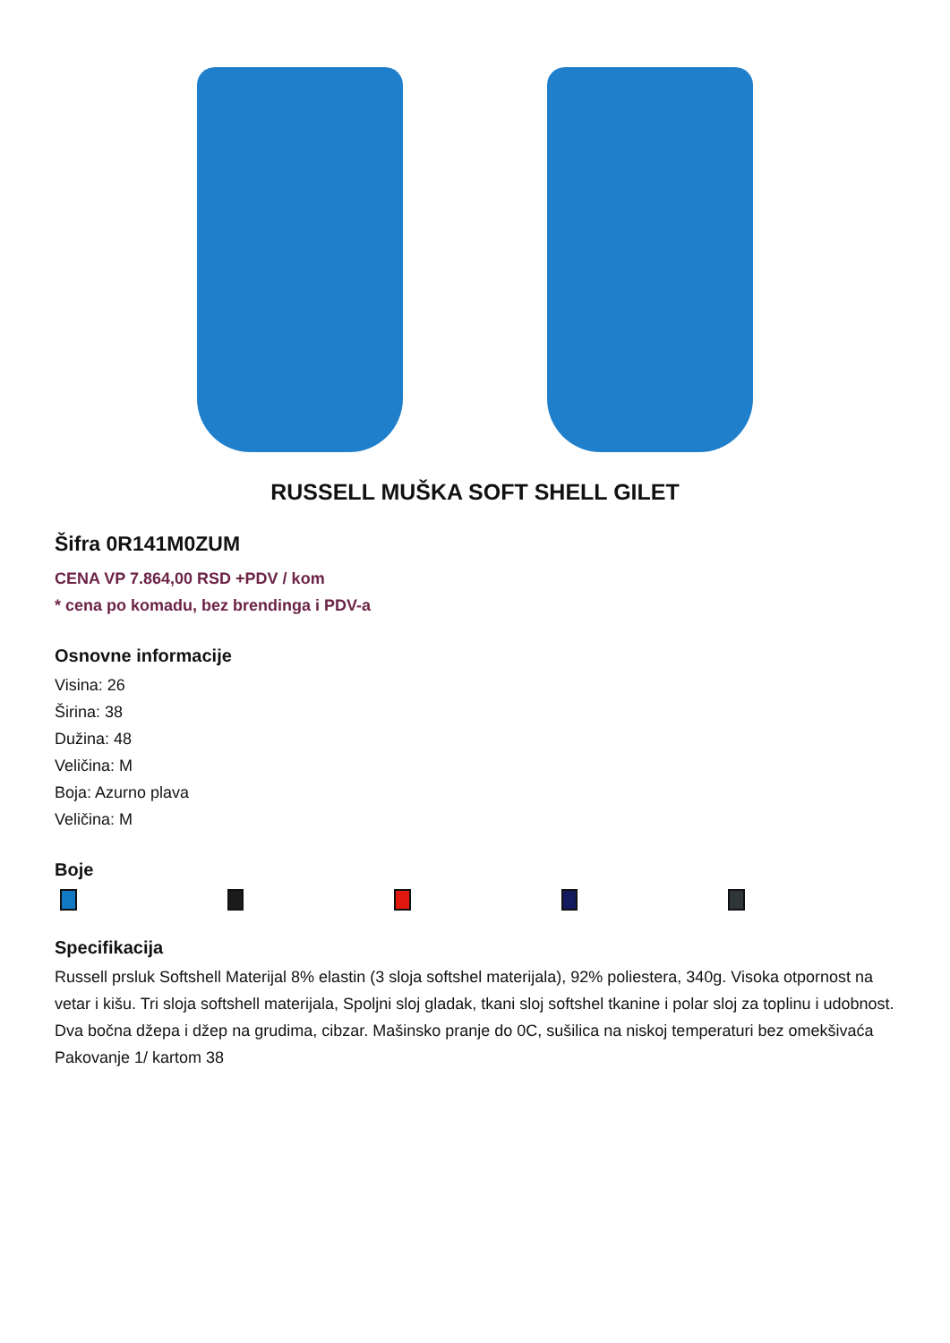RUSSELL MUŠKA SOFT SHELL GILET
Šifra 0R141M0ZUM
CENA VP 7.864,00 RSD +PDV / kom
* cena po komadu, bez brendinga i PDV-a
Osnovne informacije
Visina: 26
Širina: 38
Dužina: 48
Veličina: M
Boja: Azurno plava
Veličina: M
Boje
Specifikacija
Russell prsluk Softshell Materijal 8% elastin (3 sloja softshel materijala), 92% poliestera, 340g. Visoka otpornost na vetar i kišu. Tri sloja softshell materijala, Spoljni sloj gladak, tkani sloj softshel tkanine i polar sloj za toplinu i udobnost. Dva bočna džepa i džep na grudima, cibzar. Mašinsko pranje do 0C, sušilica na niskoj temperaturi bez omekšivaća Pakovanje 1/ kartom 38